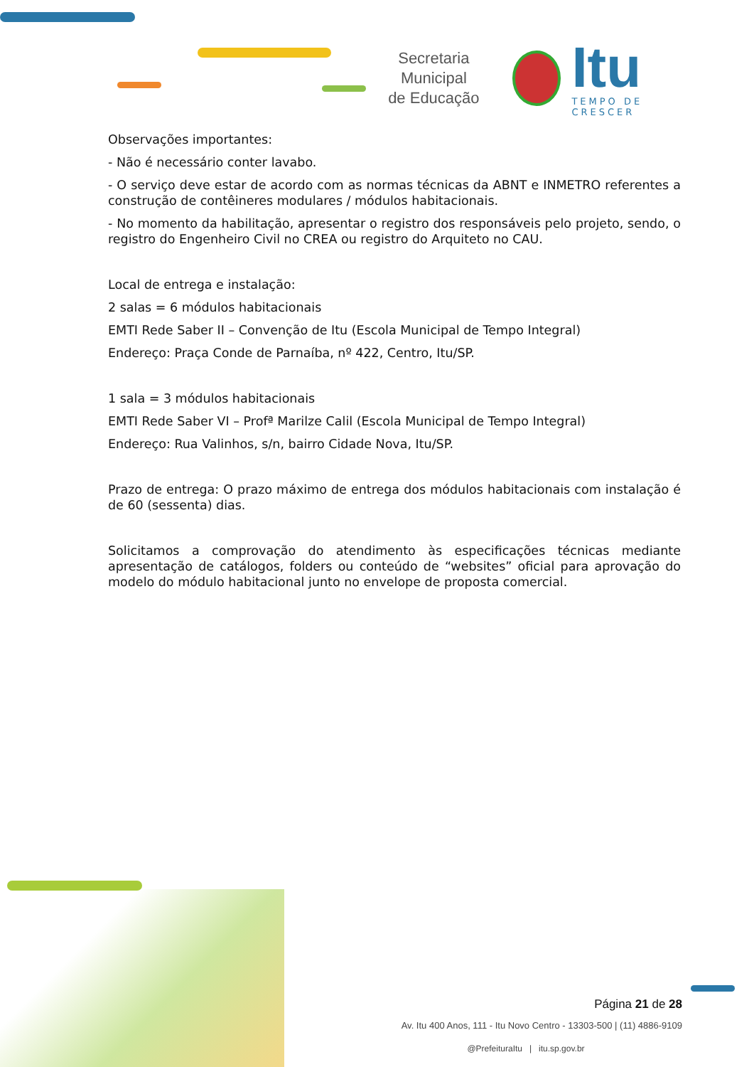Secretaria Municipal
de Educação
Itu
TEMPO DE CRESCER
Observações importantes:
- Não é necessário conter lavabo.
- O serviço deve estar de acordo com as normas técnicas da ABNT e INMETRO referentes a construção de contêineres modulares / módulos habitacionais.
- No momento da habilitação, apresentar o registro dos responsáveis pelo projeto, sendo, o registro do Engenheiro Civil no CREA ou registro do Arquiteto no CAU.
Local de entrega e instalação:
2 salas = 6 módulos habitacionais
EMTI Rede Saber II – Convenção de Itu (Escola Municipal de Tempo Integral)
Endereço: Praça Conde de Parnaíba, nº 422, Centro, Itu/SP.
1 sala = 3 módulos habitacionais
EMTI Rede Saber VI – Profª Marilze Calil (Escola Municipal de Tempo Integral)
Endereço: Rua Valinhos, s/n, bairro Cidade Nova, Itu/SP.
Prazo de entrega: O prazo máximo de entrega dos módulos habitacionais com instalação é de 60 (sessenta) dias.
Solicitamos a comprovação do atendimento às especificações técnicas mediante apresentação de catálogos, folders ou conteúdo de “websites” oficial para aprovação do modelo do módulo habitacional junto no envelope de proposta comercial.
Página 21 de 28
Av. Itu 400 Anos, 111 - Itu Novo Centro - 13303-500 | (11) 4886-9109
@PrefeituraItu | itu.sp.gov.br